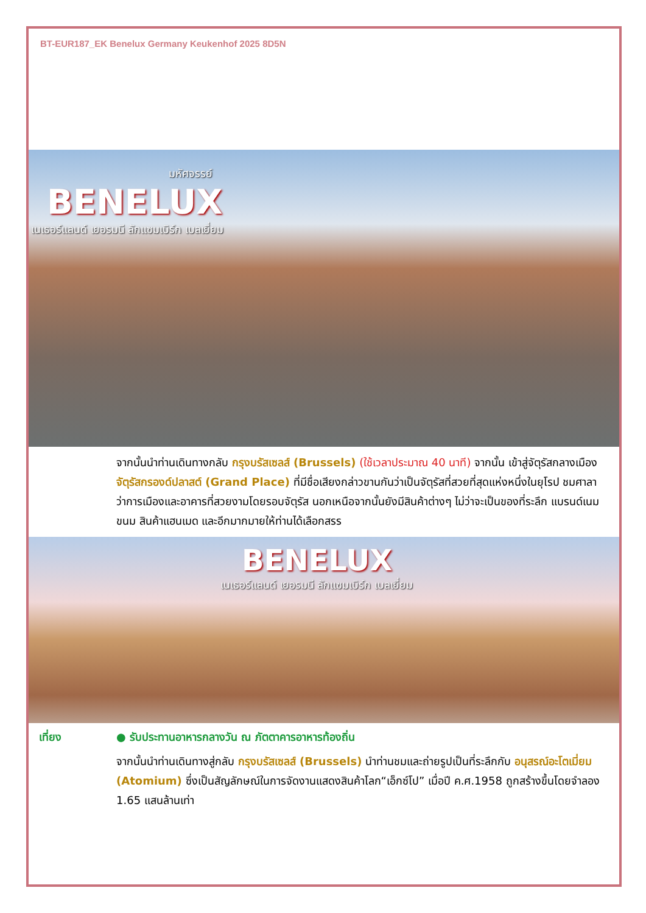BT-EUR187_EK Benelux Germany Keukenhof 2025 8D5N
มหัศจรรย์
BENELUX
เนเธอร์แลนด์ เยอรมนี ลักแซมเบิร์ก เบลเยี่ยม
จากนั้นนำท่านเดินทางกลับ กรุงบรัสเซลส์ (Brussels) (ใช้เวลาประมาณ 40 นาที) จากนั้น เข้าสู่จัตุรัสกลางเมือง จัตุรัสกรองด์ปลาสต์ (Grand Place) ที่มีชื่อเสียงกล่าวขานกันว่าเป็นจัตุรัสที่สวยที่สุดแห่งหนึ่งในยุโรป ชมศาลาว่าการเมืองและอาคารที่สวยงามโดยรอบจัตุรัส นอกเหนือจากนั้นยังมีสินค้าต่างๆ ไม่ว่าจะเป็นของที่ระลึก แบรนด์เนม ขนม สินค้าแฮนเมด และอีกมากมายให้ท่านได้เลือกสรร
BENELUX
เนเธอร์แลนด์ เยอรมนี ลักแซมเบิร์ก เบลเยี่ยม
เที่ยง ● รับประทานอาหารกลางวัน ณ ภัตตาคารอาหารท้องถิ่น
จากนั้นนำท่านเดินทางสู่กลับ กรุงบรัสเซลส์ (Brussels) นำท่านชมและถ่ายรูปเป็นที่ระลึกกับ อนุสรณ์อะโตเมี่ยม (Atomium) ซึ่งเป็นสัญลักษณ์ในการจัดงานแสดงสินค้าโลก“เอ็กซ์โป” เมื่อปี ค.ศ.1958 ถูกสร้างขึ้นโดยจำลอง 1.65 แสนล้านเท่า